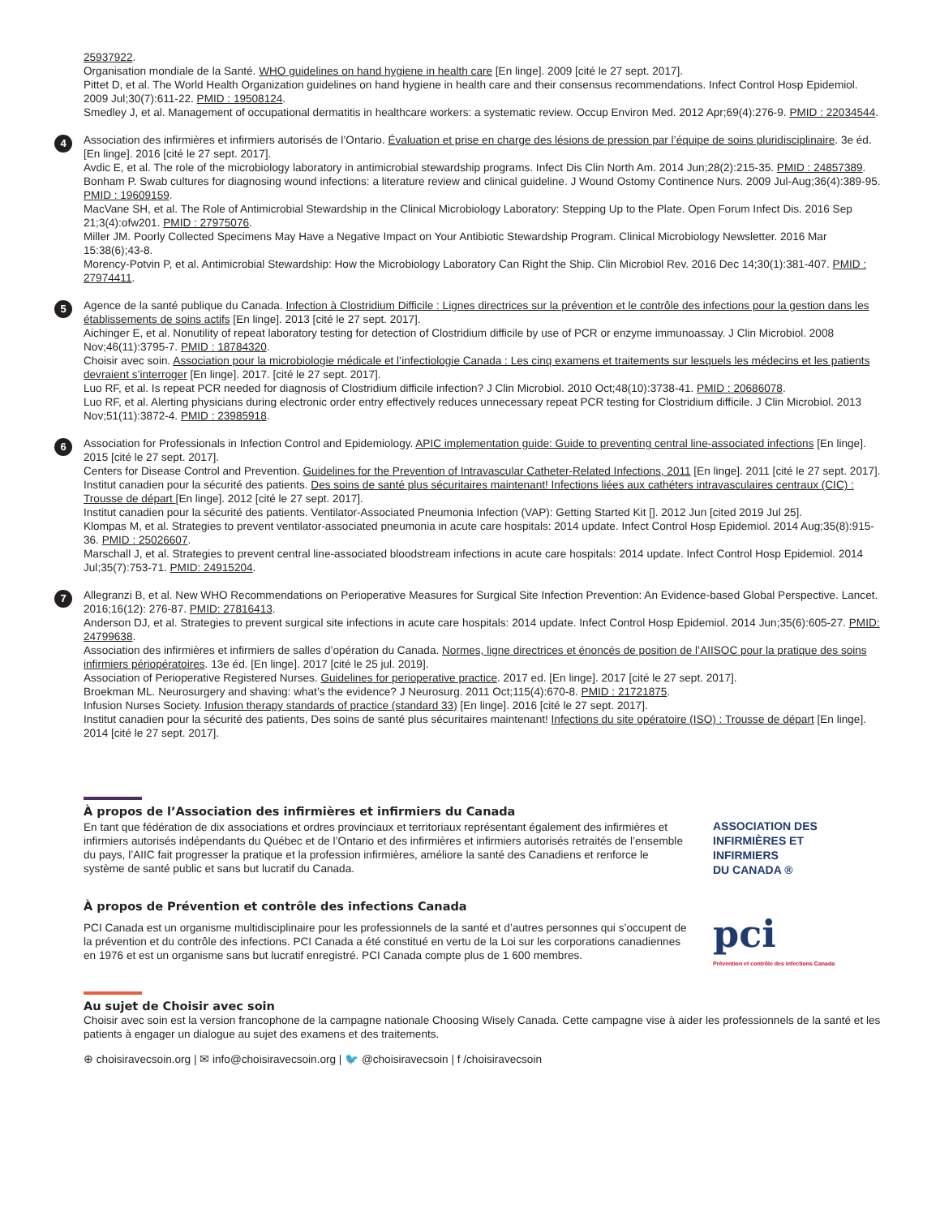25937922.
Organisation mondiale de la Santé. WHO guidelines on hand hygiene in health care [En linge]. 2009 [cité le 27 sept. 2017].
Pittet D, et al. The World Health Organization guidelines on hand hygiene in health care and their consensus recommendations. Infect Control Hosp Epidemiol. 2009 Jul;30(7):611-22. PMID : 19508124.
Smedley J, et al. Management of occupational dermatitis in healthcare workers: a systematic review. Occup Environ Med. 2012 Apr;69(4):276-9. PMID : 22034544.
4
Association des infirmières et infirmiers autorisés de l’Ontario. Évaluation et prise en charge des lésions de pression par l’équipe de soins pluridisciplinaire. 3e éd. [En linge]. 2016 [cité le 27 sept. 2017].
Avdic E, et al. The role of the microbiology laboratory in antimicrobial stewardship programs. Infect Dis Clin North Am. 2014 Jun;28(2):215-35. PMID : 24857389.
Bonham P. Swab cultures for diagnosing wound infections: a literature review and clinical guideline. J Wound Ostomy Continence Nurs. 2009 Jul-Aug;36(4):389-95. PMID : 19609159.
MacVane SH, et al. The Role of Antimicrobial Stewardship in the Clinical Microbiology Laboratory: Stepping Up to the Plate. Open Forum Infect Dis. 2016 Sep 21;3(4):ofw201. PMID : 27975076.
Miller JM. Poorly Collected Specimens May Have a Negative Impact on Your Antibiotic Stewardship Program. Clinical Microbiology Newsletter. 2016 Mar 15:38(6);43-8.
Morency-Potvin P, et al. Antimicrobial Stewardship: How the Microbiology Laboratory Can Right the Ship. Clin Microbiol Rev. 2016 Dec 14;30(1):381-407. PMID : 27974411.
5
Agence de la santé publique du Canada. Infection à Clostridium Difficile : Lignes directrices sur la prévention et le contrôle des infections pour la gestion dans les établissements de soins actifs [En linge]. 2013 [cité le 27 sept. 2017].
Aichinger E, et al. Nonutility of repeat laboratory testing for detection of Clostridium difficile by use of PCR or enzyme immunoassay. J Clin Microbiol. 2008 Nov;46(11):3795-7. PMID : 18784320.
Choisir avec soin. Association pour la microbiologie médicale et l’infectiologie Canada : Les cinq examens et traitements sur lesquels les médecins et les patients devraient s’interroger [En linge]. 2017. [cité le 27 sept. 2017].
Luo RF, et al. Is repeat PCR needed for diagnosis of Clostridium difficile infection? J Clin Microbiol. 2010 Oct;48(10):3738-41. PMID : 20686078.
Luo RF, et al. Alerting physicians during electronic order entry effectively reduces unnecessary repeat PCR testing for Clostridium difficile. J Clin Microbiol. 2013 Nov;51(11):3872-4. PMID : 23985918.
6
Association for Professionals in Infection Control and Epidemiology. APIC implementation guide: Guide to preventing central line-associated infections [En linge]. 2015 [cité le 27 sept. 2017].
Centers for Disease Control and Prevention. Guidelines for the Prevention of Intravascular Catheter-Related Infections, 2011 [En linge]. 2011 [cité le 27 sept. 2017].
Institut canadien pour la sécurité des patients. Des soins de santé plus sécuritaires maintenant! Infections liées aux cathéters intravasculaires centraux (CIC) : Trousse de départ [En linge]. 2012 [cité le 27 sept. 2017].
Institut canadien pour la sécurité des patients. Ventilator-Associated Pneumonia Infection (VAP): Getting Started Kit []. 2012 Jun [cited 2019 Jul 25].
Klompas M, et al. Strategies to prevent ventilator-associated pneumonia in acute care hospitals: 2014 update. Infect Control Hosp Epidemiol. 2014 Aug;35(8):915-36. PMID : 25026607.
Marschall J, et al. Strategies to prevent central line-associated bloodstream infections in acute care hospitals: 2014 update. Infect Control Hosp Epidemiol. 2014 Jul;35(7):753-71. PMID: 24915204.
7
Allegranzi B, et al. New WHO Recommendations on Perioperative Measures for Surgical Site Infection Prevention: An Evidence-based Global Perspective. Lancet. 2016;16(12): 276-87. PMID: 27816413.
Anderson DJ, et al. Strategies to prevent surgical site infections in acute care hospitals: 2014 update. Infect Control Hosp Epidemiol. 2014 Jun;35(6):605-27. PMID: 24799638.
Association des infirmières et infirmiers de salles d’opération du Canada. Normes, ligne directrices et énoncés de position de l’AIISOC pour la pratique des soins infirmiers périopératoires. 13e éd. [En linge]. 2017 [cité le 25 jul. 2019].
Association of Perioperative Registered Nurses. Guidelines for perioperative practice. 2017 ed. [En linge]. 2017 [cité le 27 sept. 2017].
Broekman ML. Neurosurgery and shaving: what’s the evidence? J Neurosurg. 2011 Oct;115(4):670-8. PMID : 21721875.
Infusion Nurses Society. Infusion therapy standards of practice (standard 33) [En linge]. 2016 [cité le 27 sept. 2017].
Institut canadien pour la sécurité des patients, Des soins de santé plus sécuritaires maintenant! Infections du site opératoire (ISO) : Trousse de départ [En linge]. 2014 [cité le 27 sept. 2017].
À propos de l’Association des infirmières et infirmiers du Canada
En tant que fédération de dix associations et ordres provinciaux et territoriaux représentant également des infirmières et infirmiers autorisés indépendants du Québec et de l’Ontario et des infirmières et infirmiers autorisés retraités de l’ensemble du pays, l’AIIC fait progresser la pratique et la profession infirmières, améliore la santé des Canadiens et renforce le système de santé public et sans but lucratif du Canada.
ASSOCIATION DES
INFIRMIÈRES ET
INFIRMIERS
DU CANADA ®
À propos de Prévention et contrôle des infections Canada
PCI Canada est un organisme multidisciplinaire pour les professionnels de la santé et d’autres personnes qui s’occupent de la prévention et du contrôle des infections. PCI Canada a été constitué en vertu de la Loi sur les corporations canadiennes en 1976 et est un organisme sans but lucratif enregistré. PCI Canada compte plus de 1 600 membres.
pci
Prévention et contrôle des infections Canada
Au sujet de Choisir avec soin
Choisir avec soin est la version francophone de la campagne nationale Choosing Wisely Canada. Cette campagne vise à aider les professionnels de la santé et les patients à engager un dialogue au sujet des examens et des traitements.
⊕ choisiravecsoin.org | ✉ info@choisiravecsoin.org | 🐦 @choisiravecsoin | f /choisiravecsoin